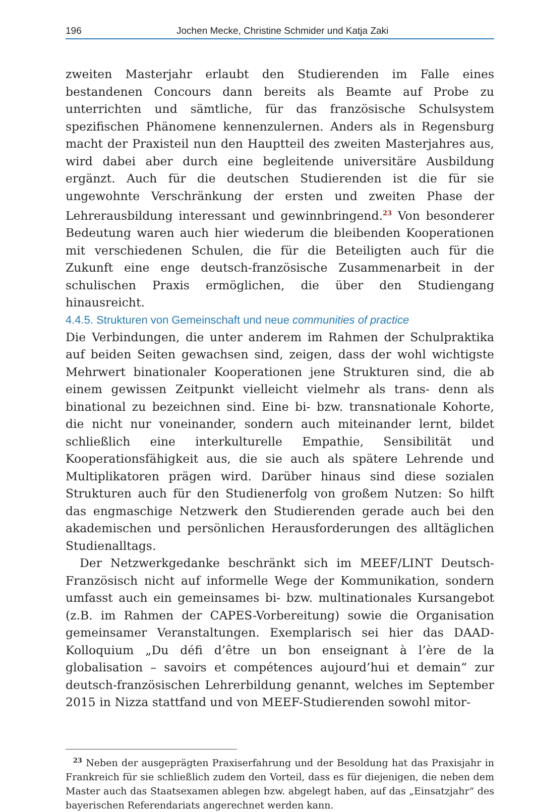196 Jochen Mecke, Christine Schmider und Katja Zaki
zweiten Masterjahr erlaubt den Studierenden im Falle eines bestandenen Concours dann bereits als Beamte auf Probe zu unterrichten und sämtliche, für das französische Schulsystem spezifischen Phänomene kennenzulernen. Anders als in Regensburg macht der Praxisteil nun den Hauptteil des zweiten Masterjahres aus, wird dabei aber durch eine begleitende universitäre Ausbildung ergänzt. Auch für die deutschen Studierenden ist die für sie ungewohnte Verschränkung der ersten und zweiten Phase der Lehrerausbildung interessant und gewinnbringend.<sup>23</sup> Von besonderer Bedeutung waren auch hier wiederum die bleibenden Kooperationen mit verschiedenen Schulen, die für die Beteiligten auch für die Zukunft eine enge deutsch-französische Zusammenarbeit in der schulischen Praxis ermöglichen, die über den Studiengang hinausreicht.
4.4.5. Strukturen von Gemeinschaft und neue communities of practice
Die Verbindungen, die unter anderem im Rahmen der Schulpraktika auf beiden Seiten gewachsen sind, zeigen, dass der wohl wichtigste Mehrwert binationaler Kooperationen jene Strukturen sind, die ab einem gewissen Zeitpunkt vielleicht vielmehr als trans- denn als binational zu bezeichnen sind. Eine bi- bzw. transnationale Kohorte, die nicht nur voneinander, sondern auch miteinander lernt, bildet schließlich eine interkulturelle Empathie, Sensibilität und Kooperationsfähigkeit aus, die sie auch als spätere Lehrende und Multiplikatoren prägen wird. Darüber hinaus sind diese sozialen Strukturen auch für den Studienerfolg von großem Nutzen: So hilft das engmaschige Netzwerk den Studierenden gerade auch bei den akademischen und persönlichen Herausforderungen des alltäglichen Studienalltags.
Der Netzwerkgedanke beschränkt sich im MEEF/LINT Deutsch-Französisch nicht auf informelle Wege der Kommunikation, sondern umfasst auch ein gemeinsames bi- bzw. multinationales Kursangebot (z.B. im Rahmen der CAPES-Vorbereitung) sowie die Organisation gemeinsamer Veranstaltungen. Exemplarisch sei hier das DAAD-Kolloquium „Du défi d’être un bon enseignant à l’ère de la globalisation – savoirs et compétences aujourd’hui et demain“ zur deutsch-französischen Lehrerbildung genannt, welches im September 2015 in Nizza stattfand und von MEEF-Studierenden sowohl mitor-
<sup>23</sup> Neben der ausgeprägten Praxiserfahrung und der Besoldung hat das Praxisjahr in Frankreich für sie schließlich zudem den Vorteil, dass es für diejenigen, die neben dem Master auch das Staatsexamen ablegen bzw. abgelegt haben, auf das „Einsatzjahr“ des bayerischen Referendariats angerechnet werden kann.